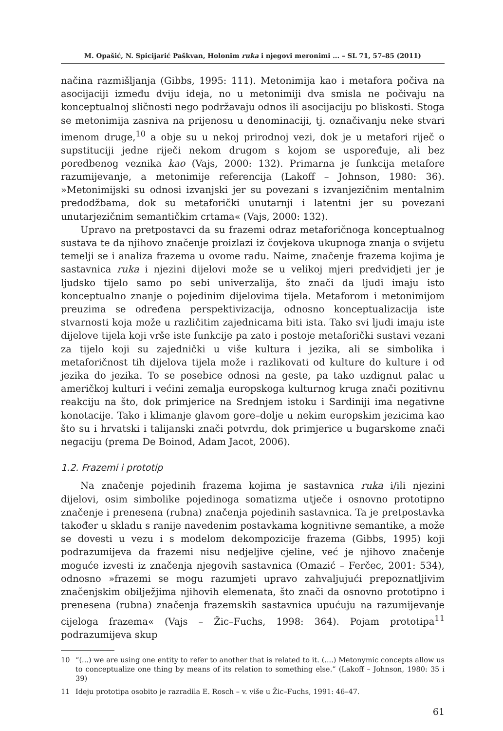M. Opašić, N. Spicijarić Paškvan, Holonim ruka i njegovi meronimi ... – SL 71, 57–85 (2011)
načina razmišljanja (Gibbs, 1995: 111). Metonimija kao i metafora počiva na asocijaciji između dviju ideja, no u metonimiji dva smisla ne počivaju na konceptualnoj sličnosti nego podržavaju odnos ili asocijaciju po bliskosti. Stoga se metonimija zasniva na prijenosu u denominaciji, tj. označivanju neke stvari imenom druge,<sup>10</sup> a obje su u nekoj prirodnoj vezi, dok je u metafori riječ o supstituciji jedne riječi nekom drugom s kojom se uspoređuje, ali bez poredbenog veznika kao (Vajs, 2000: 132). Primarna je funkcija metafore razumijevanje, a metonimije referencija (Lakoff – Johnson, 1980: 36). »Metonimijski su odnosi izvanjski jer su povezani s izvanjezičnim mentalnim predodžbama, dok su metaforički unutarnji i latentni jer su povezani unutarjezičnim semantičkim crtama« (Vajs, 2000: 132).
Upravo na pretpostavci da su frazemi odraz metaforičnoga konceptualnog sustava te da njihovo značenje proizlazi iz čovjekova ukupnoga znanja o svijetu temelji se i analiza frazema u ovome radu. Naime, značenje frazema kojima je sastavnica ruka i njezini dijelovi može se u velikoj mjeri predvidjeti jer je ljudsko tijelo samo po sebi univerzalija, što znači da ljudi imaju isto konceptualno znanje o pojedinim dijelovima tijela. Metaforom i metonimijom preuzima se određena perspektivizacija, odnosno konceptualizacija iste stvarnosti koja može u različitim zajednicama biti ista. Tako svi ljudi imaju iste dijelove tijela koji vrše iste funkcije pa zato i postoje metaforički sustavi vezani za tijelo koji su zajednički u više kultura i jezika, ali se simbolika i metaforičnost tih dijelova tijela može i razlikovati od kulture do kulture i od jezika do jezika. To se posebice odnosi na geste, pa tako uzdignut palac u američkoj kulturi i većini zemalja europskoga kulturnog kruga znači pozitivnu reakciju na što, dok primjerice na Srednjem istoku i Sardiniji ima negativne konotacije. Tako i klimanje glavom gore–dolje u nekim europskim jezicima kao što su i hrvatski i talijanski znači potvrdu, dok primjerice u bugarskome znači negaciju (prema De Boinod, Adam Jacot, 2006).
1.2. Frazemi i prototip
Na značenje pojedinih frazema kojima je sastavnica ruka i/ili njezini dijelovi, osim simbolike pojedinoga somatizma utječe i osnovno prototipno značenje i prenesena (rubna) značenja pojedinih sastavnica. Ta je pretpostavka također u skladu s ranije navedenim postavkama kognitivne semantike, a može se dovesti u vezu i s modelom dekompozicije frazema (Gibbs, 1995) koji podrazumijeva da frazemi nisu nedjeljive cjeline, već je njihovo značenje moguće izvesti iz značenja njegovih sastavnica (Omazić – Ferčec, 2001: 534), odnosno »frazemi se mogu razumjeti upravo zahvaljujući prepoznatljivim značenjskim obilježjima njihovih elemenata, što znači da osnovno prototipno i prenesena (rubna) značenja frazemskih sastavnica upućuju na razumijevanje cijeloga frazema« (Vajs – Žic–Fuchs, 1998: 364). Pojam prototipa<sup>11</sup> podrazumijeva skup
10 “(...) we are using one entity to refer to another that is related to it. (....) Metonymic concepts allow us to conceptualize one thing by means of its relation to something else.” (Lakoff – Johnson, 1980: 35 i 39)
11 Ideju prototipa osobito je razradila E. Rosch – v. više u Žic–Fuchs, 1991: 46–47.
61